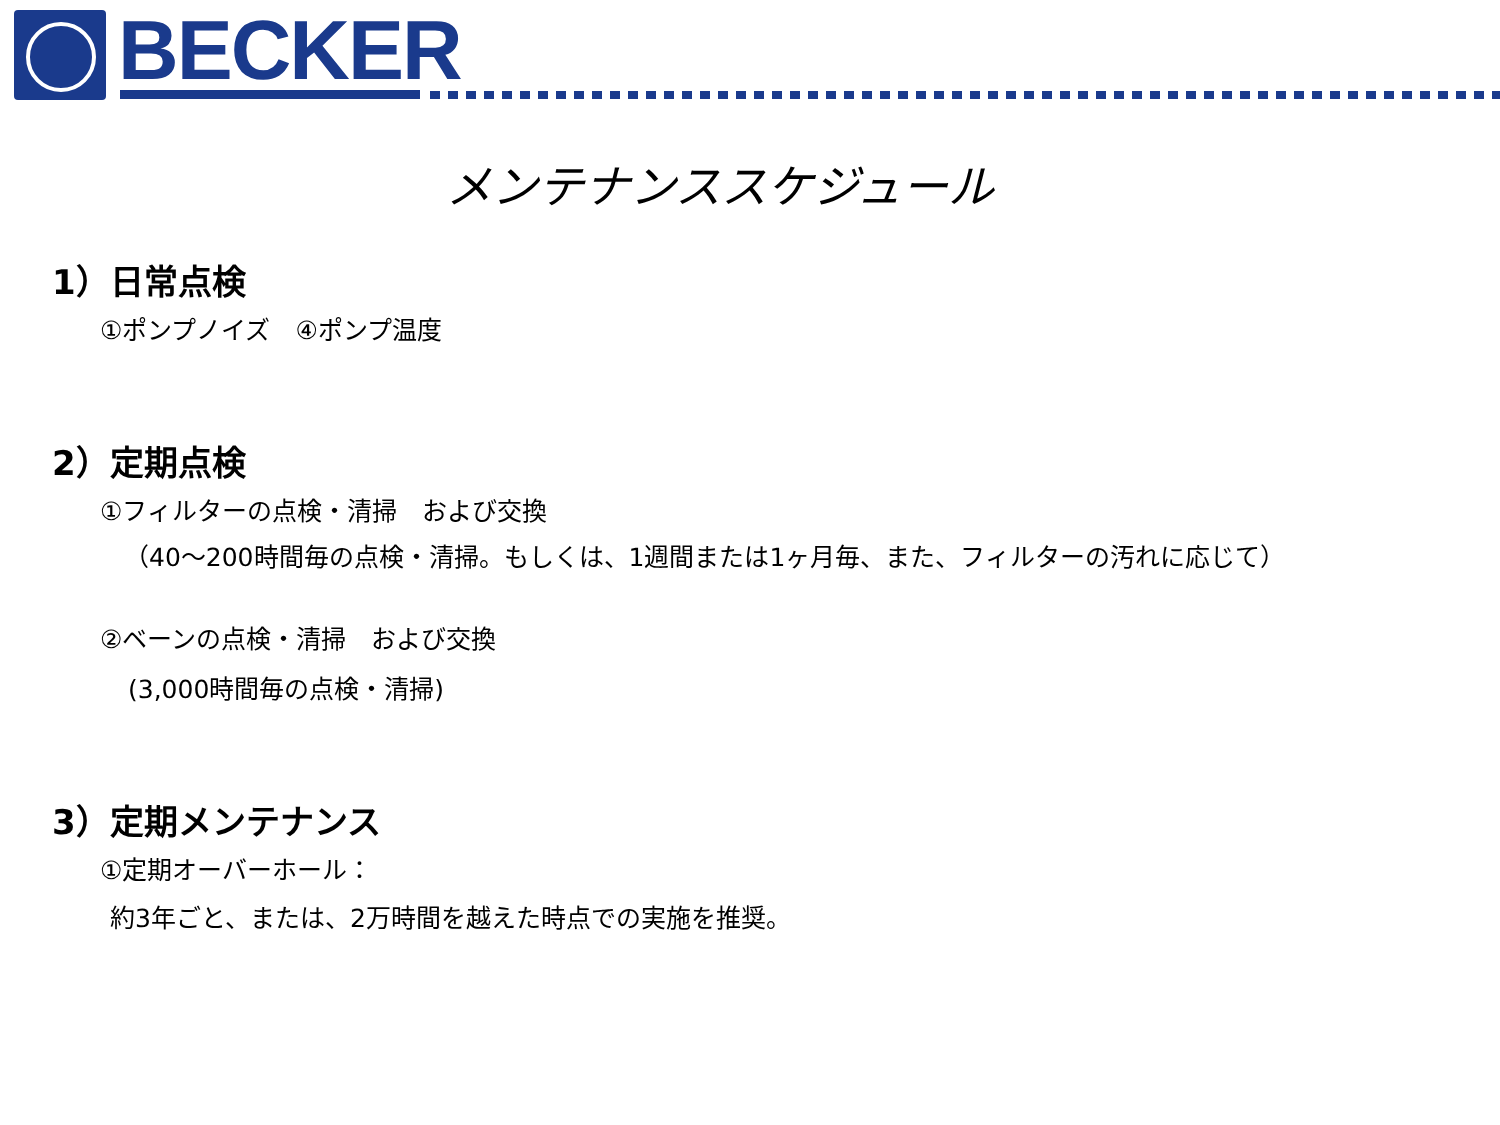BECKER
メンテナンススケジュール
1）日常点検
①ポンプノイズ　④ポンプ温度
2）定期点検
①フィルターの点検・清掃　および交換
（40～200時間毎の点検・清掃。もしくは、1週間または1ヶ月毎、また、フィルターの汚れに応じて）
②ベーンの点検・清掃　および交換
(3,000時間毎の点検・清掃)
3）定期メンテナンス
①定期オーバーホール：
約3年ごと、または、2万時間を越えた時点での実施を推奨。